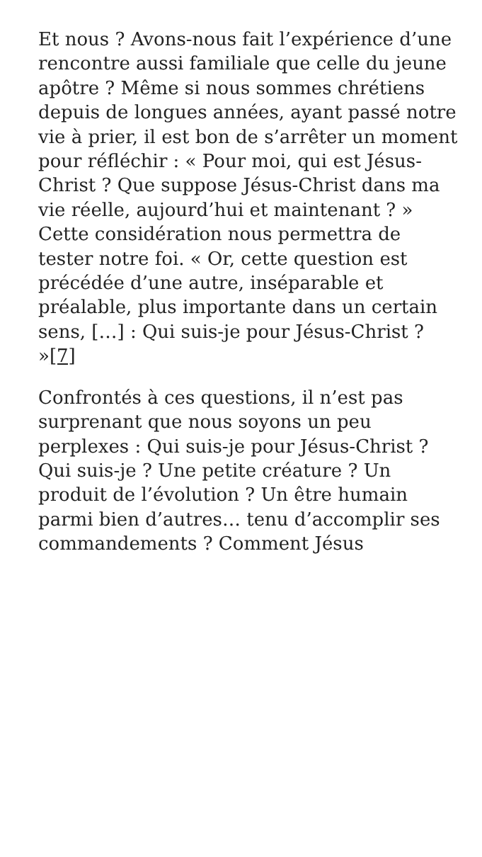Et nous ? Avons-nous fait l’expérience d’une rencontre aussi familiale que celle du jeune apôtre ? Même si nous sommes chrétiens depuis de longues années, ayant passé notre vie à prier, il est bon de s’arrêter un moment pour réfléchir : « Pour moi, qui est Jésus-Christ ? Que suppose Jésus-Christ dans ma vie réelle, aujourd’hui et maintenant ? » Cette considération nous permettra de tester notre foi. « Or, cette question est précédée d’une autre, inséparable et préalable, plus importante dans un certain sens, […] : Qui suis-je pour Jésus-Christ ? »[7]
Confrontés à ces questions, il n’est pas surprenant que nous soyons un peu perplexes : Qui suis-je pour Jésus-Christ ? Qui suis-je ? Une petite créature ? Un produit de l’évolution ? Un être humain parmi bien d’autres… tenu d’accomplir ses commandements ? Comment Jésus